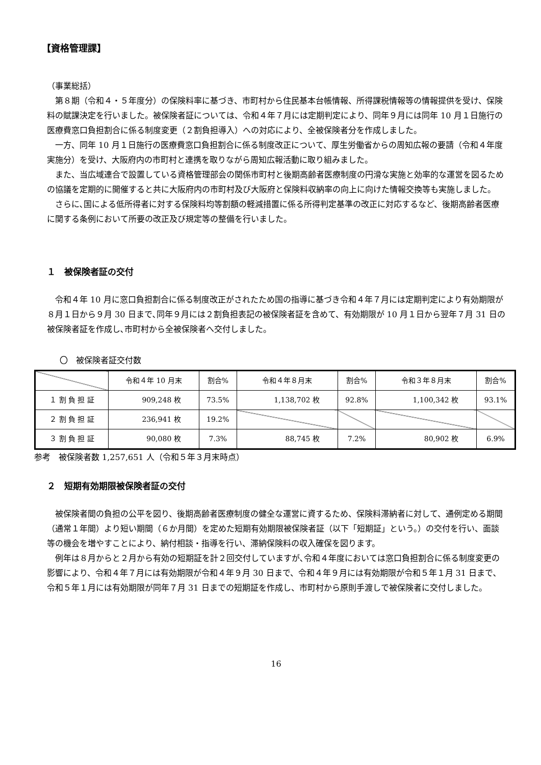【資格管理課】
（事業総括）
第８期（令和４・５年度分）の保険料率に基づき、市町村から住民基本台帳情報、所得課税情報等の情報提供を受け、保険料の賦課決定を行いました。被保険者証については、令和４年７月には定期判定により、同年９月には同年 10 月１日施行の医療費窓口負担割合に係る制度変更（２割負担導入）への対応により、全被保険者分を作成しました。
一方、同年 10 月１日施行の医療費窓口負担割合に係る制度改正について、厚生労働省からの周知広報の要請（令和４年度実施分）を受け、大阪府内の市町村と連携を取りながら周知広報活動に取り組みました。
また、当広域連合で設置している資格管理部会の関係市町村と後期高齢者医療制度の円滑な実施と効率的な運営を図るための協議を定期的に開催すると共に大阪府内の市町村及び大阪府と保険料収納率の向上に向けた情報交換等も実施しました。
さらに､国による低所得者に対する保険料均等割額の軽減措置に係る所得判定基準の改正に対応するなど、後期高齢者医療に関する条例において所要の改正及び規定等の整備を行いました。
１　被保険者証の交付
令和４年 10 月に窓口負担割合に係る制度改正がされたため国の指導に基づき令和４年７月には定期判定により有効期限が８月１日から９月 30 日まで､同年９月には２割負担表記の被保険者証を含めて、有効期限が 10 月１日から翌年７月 31 日の被保険者証を作成し､市町村から全被保険者へ交付しました。
〇　被保険者証交付数
| | 令和４年 10 月末 | 割合% | 令和４年８月末 | 割合% | 令和３年８月末 | 割合% |
| １ 割 負 担 証 | 909,248 枚 | 73.5% | 1,138,702 枚 | 92.8% | 1,100,342 枚 | 93.1% |
| ２ 割 負 担 証 | 236,941 枚 | 19.2% | | | | |
| ３ 割 負 担 証 | 90,080 枚 | 7.3% | 88,745 枚 | 7.2% | 80,902 枚 | 6.9% |
参考　被保険者数 1,257,651 人（令和５年３月末時点）
２　短期有効期限被保険者証の交付
被保険者間の負担の公平を図り、後期高齢者医療制度の健全な運営に資するため、保険料滞納者に対して、通例定める期間（通常１年間）より短い期間（６か月間）を定めた短期有効期限被保険者証（以下「短期証」という。）の交付を行い、面談等の機会を増やすことにより、納付相談・指導を行い、滞納保険料の収入確保を図ります。
例年は８月からと２月から有効の短期証を計２回交付していますが､令和４年度においては窓口負担割合に係る制度変更の影響により、令和４年７月には有効期限が令和４年９月 30 日まで、令和４年９月には有効期限が令和５年１月 31 日まで､令和５年１月には有効期限が同年７月 31 日までの短期証を作成し、市町村から原則手渡しで被保険者に交付しました。
16